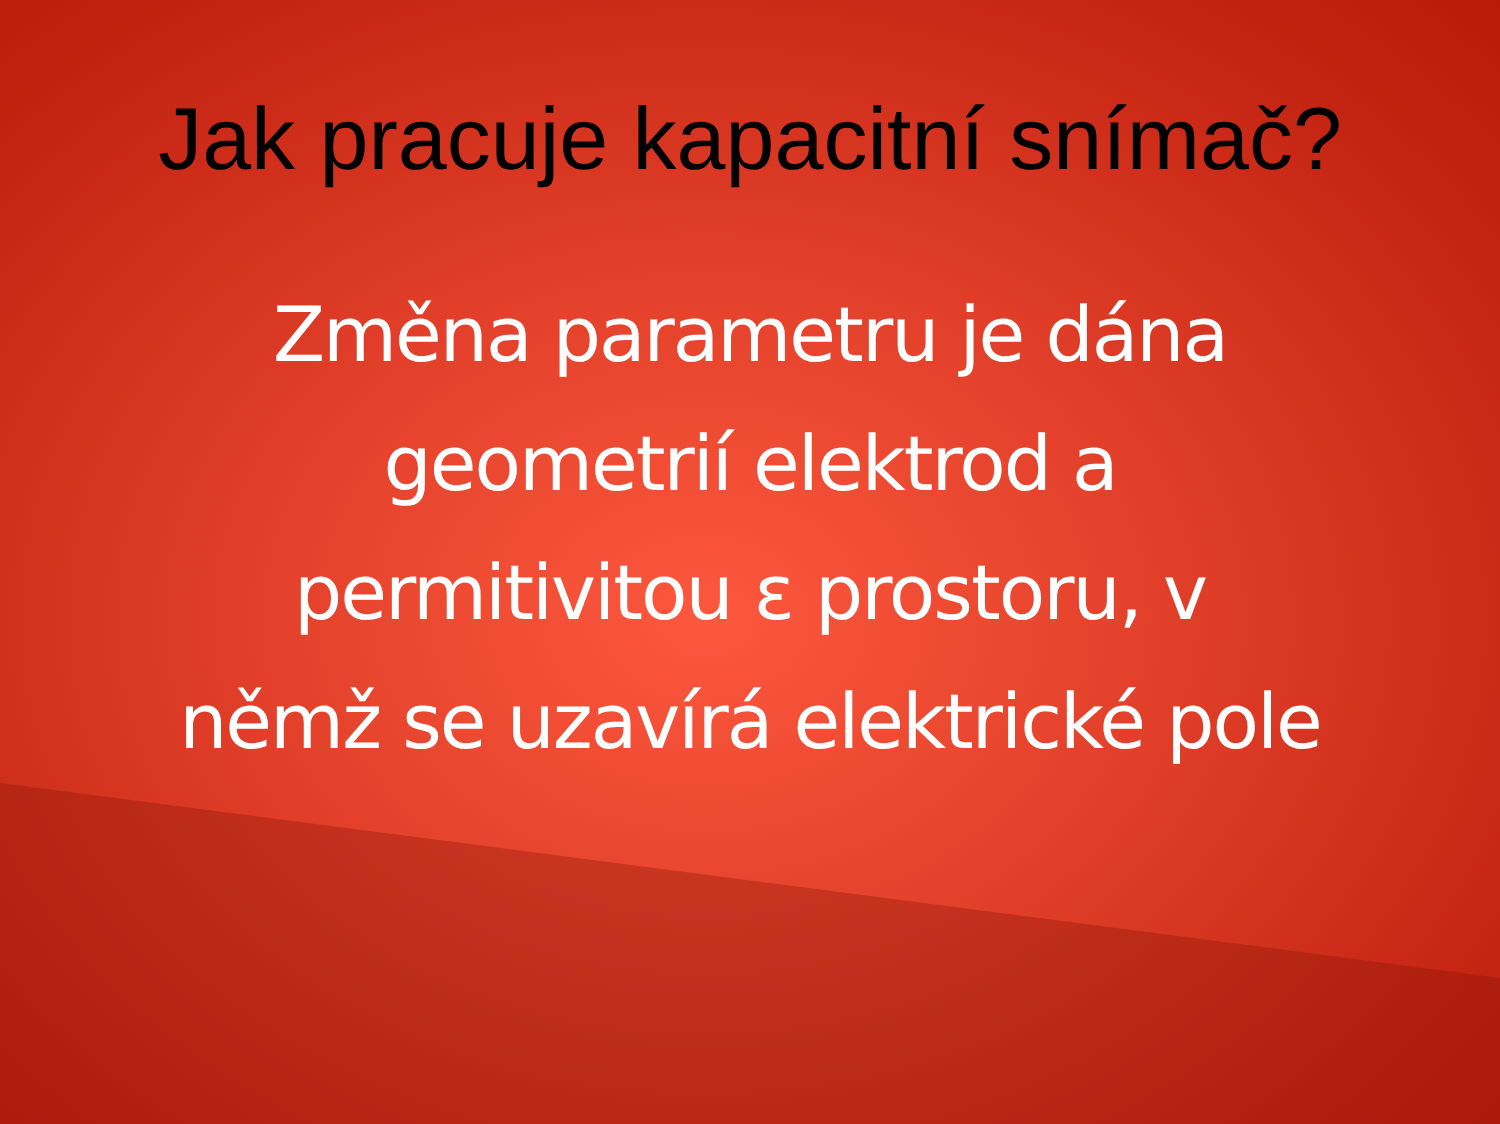Jak pracuje kapacitní snímač?
Změna parametru je dána
geometrií elektrod a
permitivitou ε prostoru, v
němž se uzavírá elektrické pole